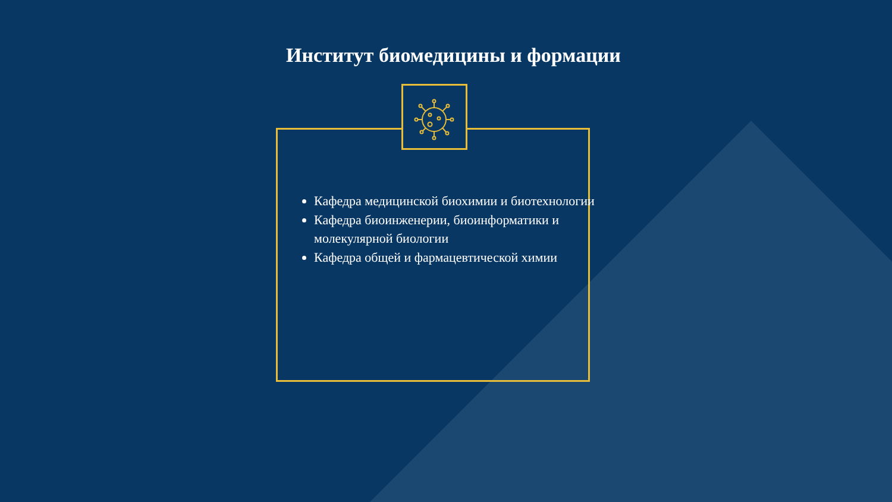Институт биомедицины и формации
Кафедра медицинской биохимии и биотехнологии
Кафедра биоинженерии, биоинформатики и молекулярной биологии
Кафедра общей и фармацевтической химии